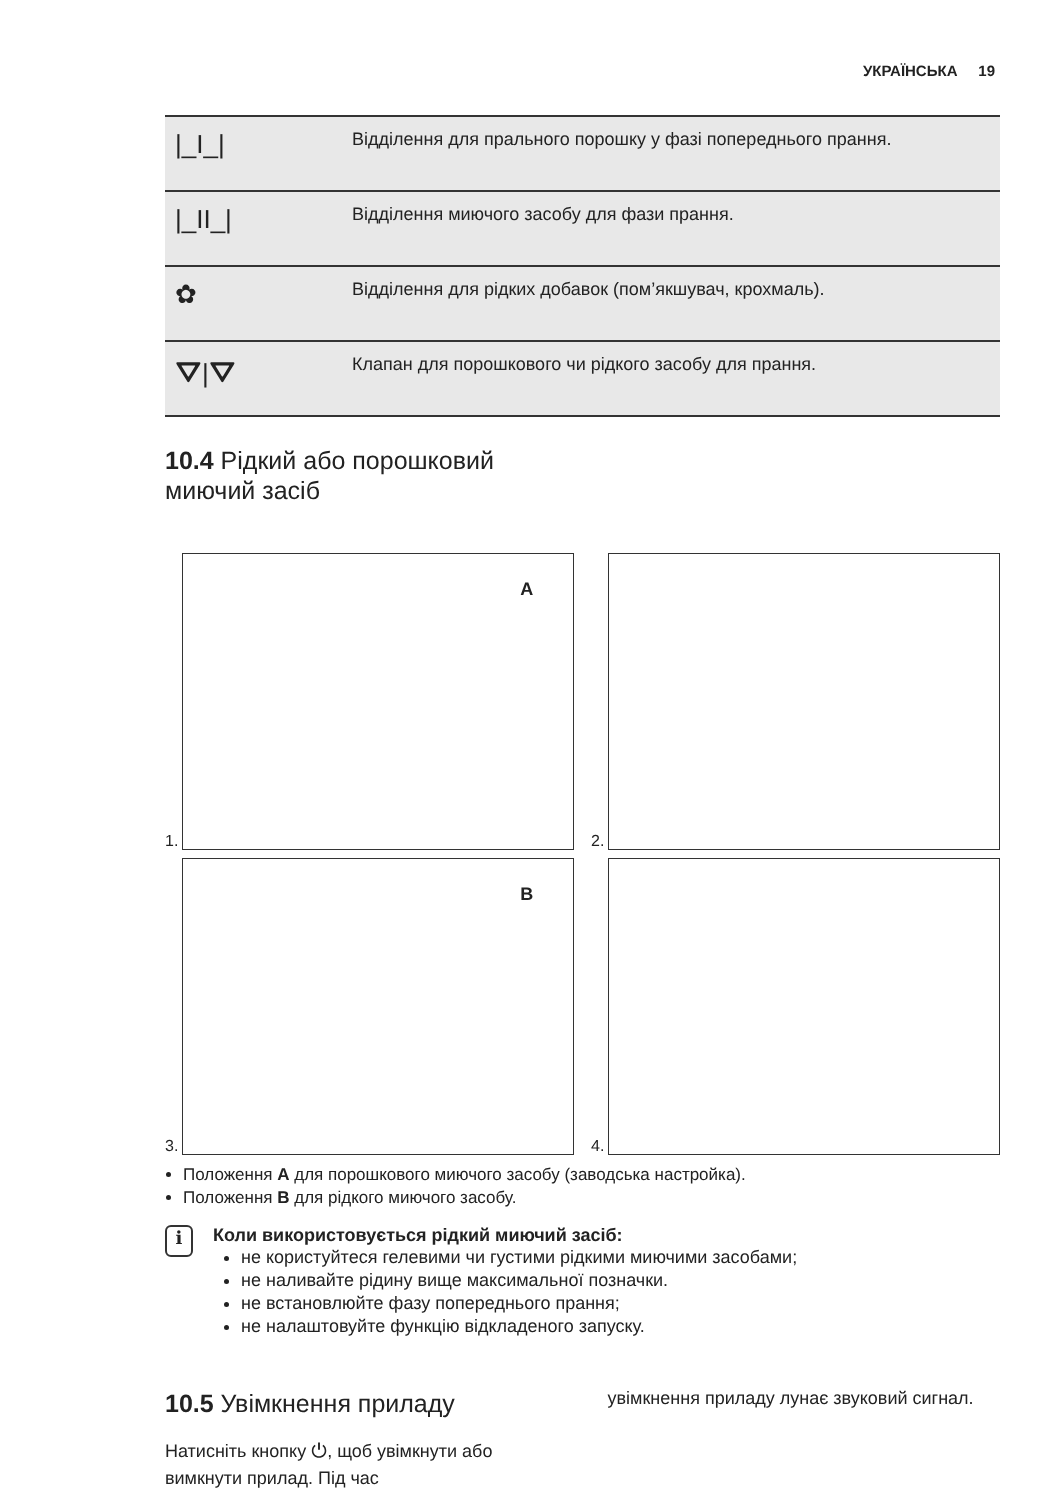УКРАЇНСЬКА 19
| /_I_/ | Відділення для прального порошку у фазі попереднього прання. |
| /_II_/ | Відділення миючого засобу для фази прання. |
| ✿ | Відділення для рідких добавок (пом’якшувач, крохмаль). |
| ⛛/⛛ | Клапан для порошкового чи рідкого засобу для прання. |
10.4 Рідкий або порошковий
миючий засіб
1.
A
2.
3.
B
4.
Положення A для порошкового миючого засобу (заводська настройка).
Положення B для рідкого миючого засобу.
i
Коли використовується рідкий миючий засіб:
не користуйтеся гелевими чи густими рідкими миючими засобами;
не наливайте рідину вище максимальної позначки.
не встановлюйте фазу попереднього прання;
не налаштовуйте функцію відкладеного запуску.
10.5 Увімкнення приладу
Натисніть кнопку ⏻, щоб увімкнути або вимкнути прилад. Під час
увімкнення приладу лунає звуковий сигнал.